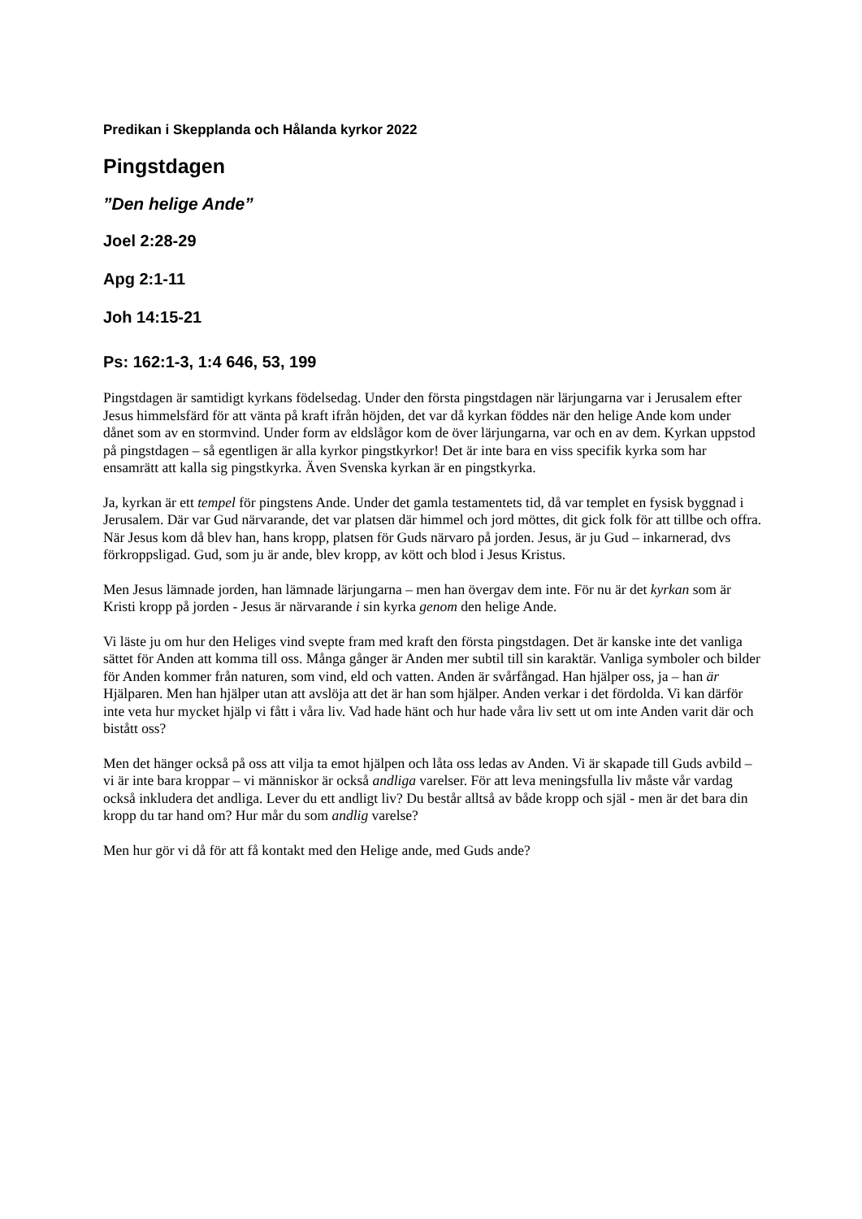Predikan i Skepplanda och Hålanda kyrkor 2022
Pingstdagen
”Den helige Ande”
Joel 2:28-29
Apg 2:1-11
Joh 14:15-21
Ps: 162:1-3, 1:4 646, 53, 199
Pingstdagen är samtidigt kyrkans födelsedag. Under den första pingstdagen när lärjungarna var i Jerusalem efter Jesus himmelsfärd för att vänta på kraft ifrån höjden, det var då kyrkan föddes när den helige Ande kom under dånet som av en stormvind. Under form av eldslågor kom de över lärjungarna, var och en av dem. Kyrkan uppstod på pingstdagen – så egentligen är alla kyrkor pingstkyrkor! Det är inte bara en viss specifik kyrka som har ensamrätt att kalla sig pingstkyrka. Även Svenska kyrkan är en pingstkyrka.
Ja, kyrkan är ett tempel för pingstens Ande. Under det gamla testamentets tid, då var templet en fysisk byggnad i Jerusalem. Där var Gud närvarande, det var platsen där himmel och jord möttes, dit gick folk för att tillbe och offra.
När Jesus kom då blev han, hans kropp, platsen för Guds närvaro på jorden. Jesus, är ju Gud – inkarnerad, dvs förkroppsligad. Gud, som ju är ande, blev kropp, av kött och blod i Jesus Kristus.
Men Jesus lämnade jorden, han lämnade lärjungarna – men han övergav dem inte. För nu är det kyrkan som är Kristi kropp på jorden - Jesus är närvarande i sin kyrka genom den helige Ande.
Vi läste ju om hur den Heliges vind svepte fram med kraft den första pingstdagen. Det är kanske inte det vanliga sättet för Anden att komma till oss. Många gånger är Anden mer subtil till sin karaktär. Vanliga symboler och bilder för Anden kommer från naturen, som vind, eld och vatten. Anden är svårfångad. Han hjälper oss, ja – han är Hjälparen. Men han hjälper utan att avslöja att det är han som hjälper. Anden verkar i det fördolda. Vi kan därför inte veta hur mycket hjälp vi fått i våra liv. Vad hade hänt och hur hade våra liv sett ut om inte Anden varit där och bistått oss?
Men det hänger också på oss att vilja ta emot hjälpen och låta oss ledas av Anden. Vi är skapade till Guds avbild – vi är inte bara kroppar – vi människor är också andliga varelser. För att leva meningsfulla liv måste vår vardag också inkludera det andliga. Lever du ett andligt liv? Du består alltså av både kropp och själ - men är det bara din kropp du tar hand om? Hur mår du som andlig varelse?
Men hur gör vi då för att få kontakt med den Helige ande, med Guds ande?